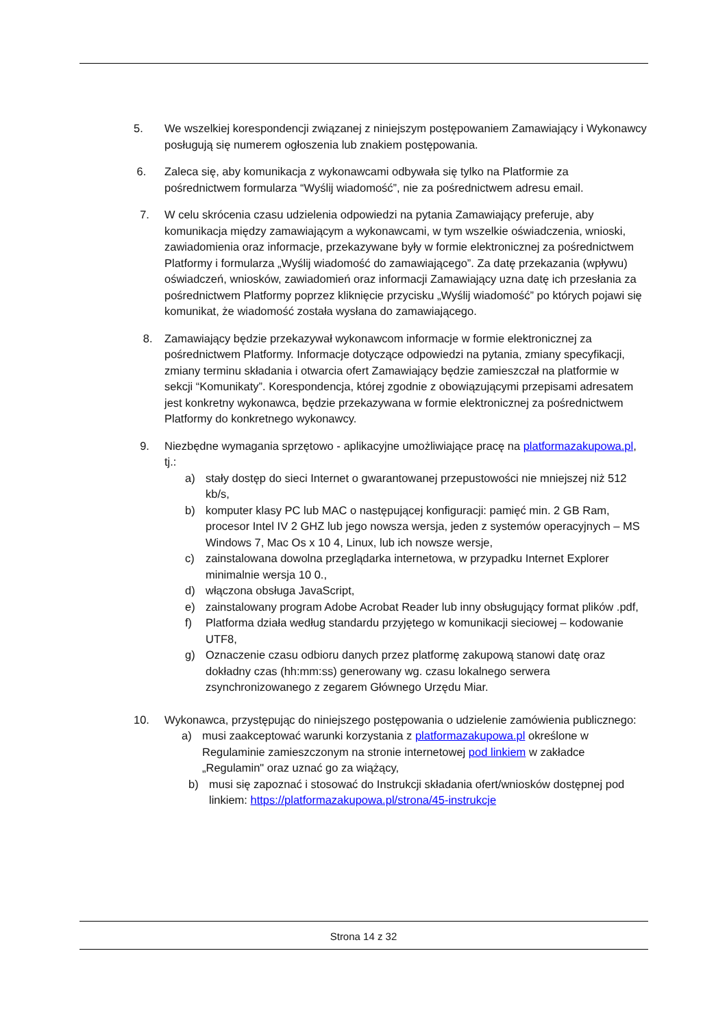5. We wszelkiej korespondencji związanej z niniejszym postępowaniem Zamawiający i Wykonawcy posługują się numerem ogłoszenia lub znakiem postępowania.
6. Zaleca się, aby komunikacja z wykonawcami odbywała się tylko na Platformie za pośrednictwem formularza “Wyślij wiadomość”, nie za pośrednictwem adresu email.
7. W celu skrócenia czasu udzielenia odpowiedzi na pytania Zamawiający preferuje, aby komunikacja między zamawiającym a wykonawcami, w tym wszelkie oświadczenia, wnioski, zawiadomienia oraz informacje, przekazywane były w formie elektronicznej za pośrednictwem Platformy i formularza „Wyślij wiadomość do zamawiającego”. Za datę przekazania (wpływu) oświadczeń, wniosków, zawiadomień oraz informacji Zamawiający uzna datę ich przesłania za pośrednictwem Platformy poprzez kliknięcie przycisku „Wyślij wiadomość” po których pojawi się komunikat, że wiadomość została wysłana do zamawiającego.
8. Zamawiający będzie przekazywał wykonawcom informacje w formie elektronicznej za pośrednictwem Platformy. Informacje dotyczące odpowiedzi na pytania, zmiany specyfikacji, zmiany terminu składania i otwarcia ofert Zamawiający będzie zamieszczał na platformie w sekcji “Komunikaty”. Korespondencja, której zgodnie z obowiązującymi przepisami adresatem jest konkretny wykonawca, będzie przekazywana w formie elektronicznej za pośrednictwem Platformy do konkretnego wykonawcy.
9. Niezbędne wymagania sprzętowo - aplikacyjne umożliwiające pracę na platformazakupowa.pl, tj.:
a) stały dostęp do sieci Internet o gwarantowanej przepustowości nie mniejszej niż 512 kb/s,
b) komputer klasy PC lub MAC o następującej konfiguracji: pamięć min. 2 GB Ram, procesor Intel IV 2 GHZ lub jego nowsza wersja, jeden z systemów operacyjnych – MS Windows 7, Mac Os x 10 4, Linux, lub ich nowsze wersje,
c) zainstalowana dowolna przeglądarka internetowa, w przypadku Internet Explorer minimalnie wersja 10 0.,
d) włączona obsługa JavaScript,
e) zainstalowany program Adobe Acrobat Reader lub inny obsługujący format plików .pdf,
f) Platforma działa według standardu przyjętego w komunikacji sieciowej – kodowanie UTF8,
g) Oznaczenie czasu odbioru danych przez platformę zakupową stanowi datę oraz dokładny czas (hh:mm:ss) generowany wg. czasu lokalnego serwera zsynchronizowanego z zegarem Głównego Urzędu Miar.
10. Wykonawca, przystępując do niniejszego postępowania o udzielenie zamówienia publicznego:
a) musi zaakceptować warunki korzystania z platformazakupowa.pl określone w Regulaminie zamieszczonym na stronie internetowej pod linkiem w zakładce „Regulamin" oraz uznać go za wiążący,
b) musi się zapoznać i stosować do Instrukcji składania ofert/wniosków dostępnej pod linkiem: https://platformazakupowa.pl/strona/45-instrukcje
Strona 14 z 32